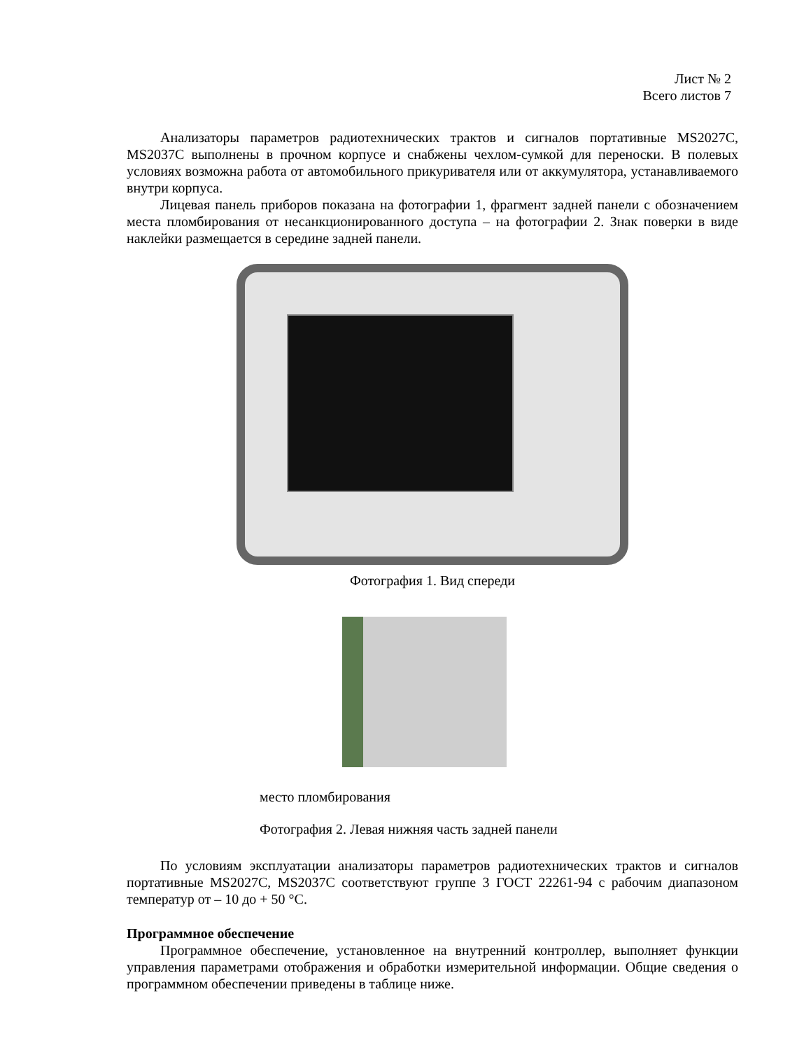Лист № 2
Всего листов 7
Анализаторы параметров радиотехнических трактов и сигналов портативные MS2027C, MS2037C выполнены в прочном корпусе и снабжены чехлом-сумкой для переноски. В полевых условиях возможна работа от автомобильного прикуривателя или от аккумулятора, устанавливаемого внутри корпуса.
Лицевая панель приборов показана на фотографии 1, фрагмент задней панели с обозначением места пломбирования от несанкционированного доступа – на фотографии 2. Знак поверки в виде наклейки размещается в середине задней панели.
Фотография 1. Вид спереди
место пломбирования
Фотография 2. Левая нижняя часть задней панели
По условиям эксплуатации анализаторы параметров радиотехнических трактов и сигналов портативные MS2027C, MS2037C соответствуют группе 3 ГОСТ 22261-94 с рабочим диапазоном температур от – 10 до + 50 °С.
Программное обеспечение
Программное обеспечение, установленное на внутренний контроллер, выполняет функции управления параметрами отображения и обработки измерительной информации. Общие сведения о программном обеспечении приведены в таблице ниже.